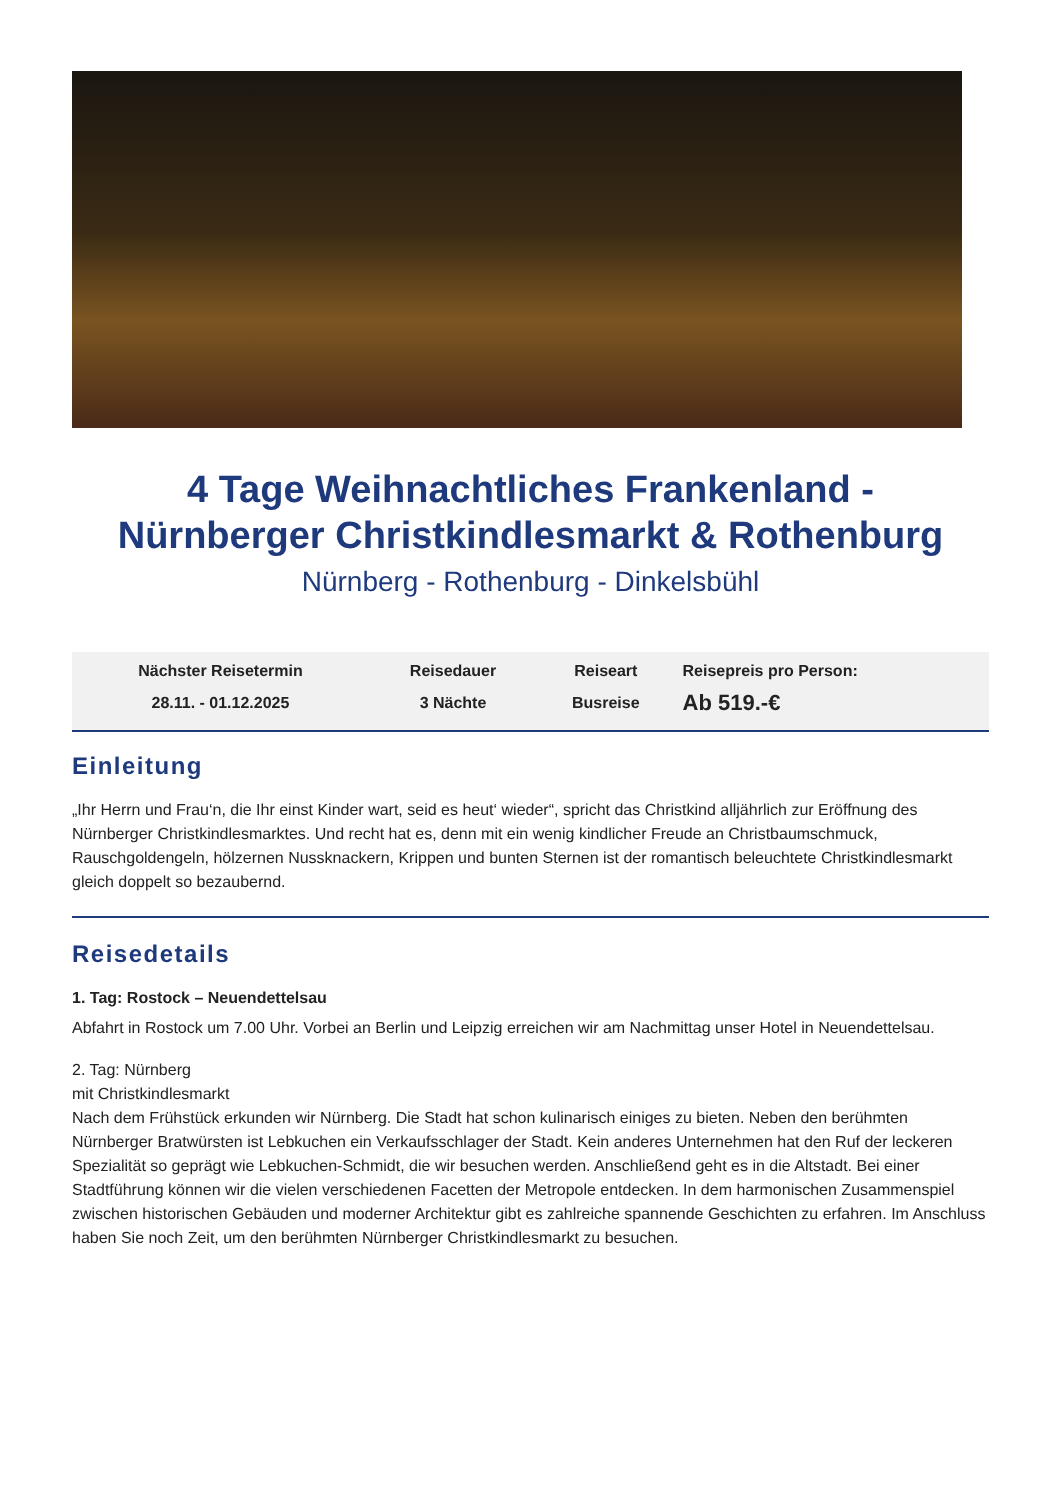4 Tage Weihnachtliches Frankenland -
Nürnberger Christkindlesmarkt & Rothenburg
Nürnberg - Rothenburg - Dinkelsbühl
| Nächster Reisetermin | Reisedauer | Reiseart | Reisepreis pro Person: |
| --- | --- | --- | --- |
| 28.11. - 01.12.2025 | 3 Nächte | Busreise | Ab 519.-€ |
Einleitung
„Ihr Herrn und Frau‘n, die Ihr einst Kinder wart, seid es heut‘ wieder“, spricht das Christkind alljährlich zur Eröffnung des Nürnberger Christkindlesmarktes. Und recht hat es, denn mit ein wenig kindlicher Freude an Christbaumschmuck, Rauschgoldengeln, hölzernen Nussknackern, Krippen und bunten Sternen ist der romantisch beleuchtete Christkindlesmarkt gleich doppelt so bezaubernd.
Reisedetails
1. Tag: Rostock – Neuendettelsau
Abfahrt in Rostock um 7.00 Uhr. Vorbei an Berlin und Leipzig erreichen wir am Nachmittag unser Hotel in Neuendettelsau.
2. Tag: Nürnberg
mit Christkindlesmarkt
Nach dem Frühstück erkunden wir Nürnberg. Die Stadt hat schon kulinarisch einiges zu bieten. Neben den berühmten Nürnberger Bratwürsten ist Lebkuchen ein Verkaufsschlager der Stadt. Kein anderes Unternehmen hat den Ruf der leckeren Spezialität so geprägt wie Lebkuchen-Schmidt, die wir besuchen werden. Anschließend geht es in die Altstadt. Bei einer Stadtführung können wir die vielen verschiedenen Facetten der Metropole entdecken. In dem harmonischen Zusammenspiel zwischen historischen Gebäuden und moderner Architektur gibt es zahlreiche spannende Geschichten zu erfahren. Im Anschluss haben Sie noch Zeit, um den berühmten Nürnberger Christkindlesmarkt zu besuchen.